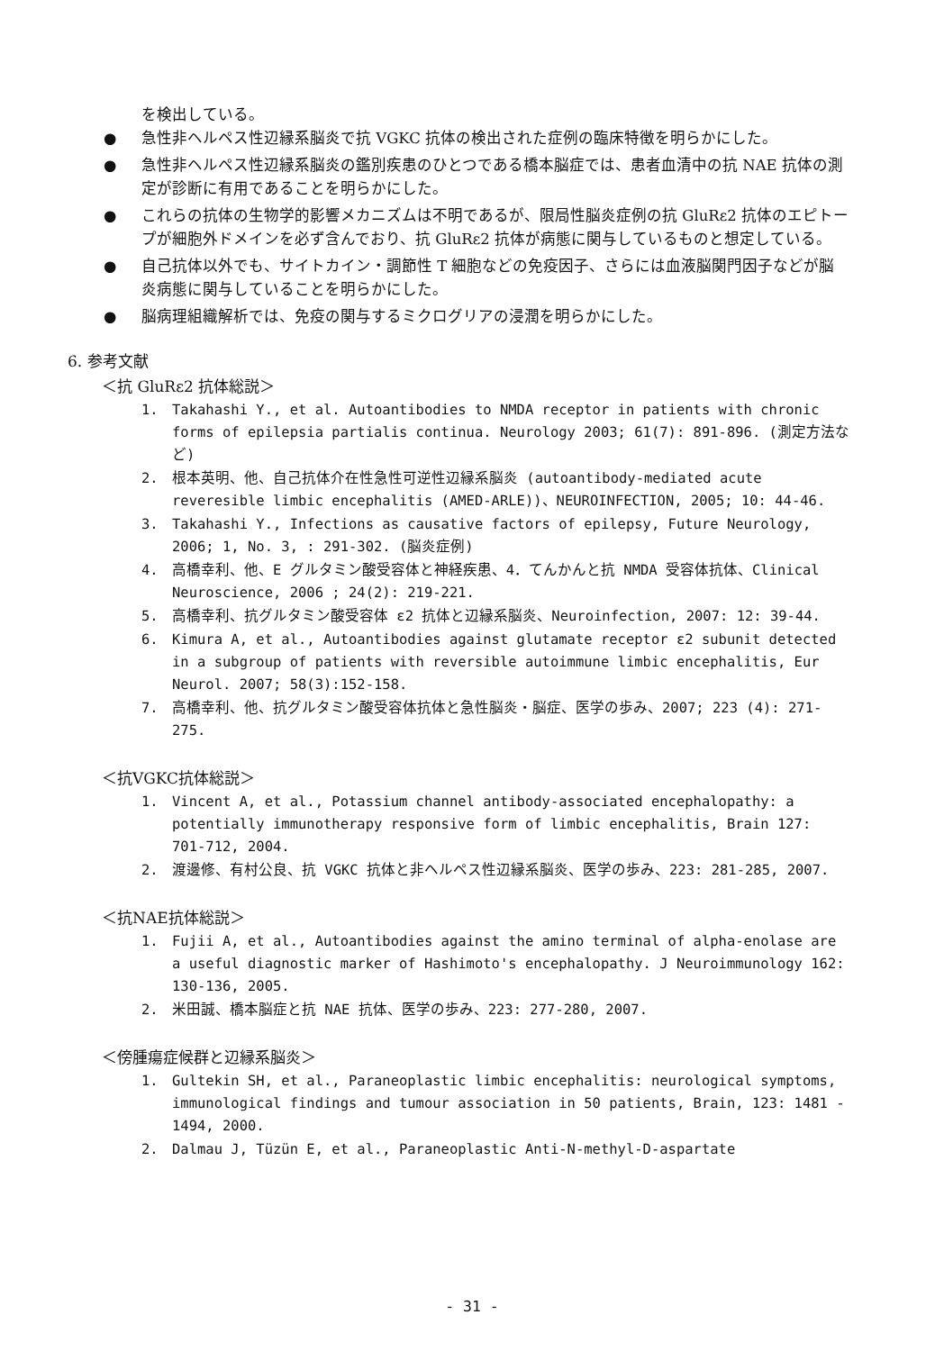を検出している。
● 急性非ヘルペス性辺縁系脳炎で抗 VGKC 抗体の検出された症例の臨床特徴を明らかにした。
● 急性非ヘルペス性辺縁系脳炎の鑑別疾患のひとつである橋本脳症では、患者血清中の抗 NAE 抗体の測定が診断に有用であることを明らかにした。
● これらの抗体の生物学的影響メカニズムは不明であるが、限局性脳炎症例の抗 GluRε2 抗体のエピトープが細胞外ドメインを必ず含んでおり、抗 GluRε2 抗体が病態に関与しているものと想定している。
● 自己抗体以外でも、サイトカイン・調節性 T 細胞などの免疫因子、さらには血液脳関門因子などが脳炎病態に関与していることを明らかにした。
● 脳病理組織解析では、免疫の関与するミクログリアの浸潤を明らかにした。
6. 参考文献
＜抗 GluRε2 抗体総説＞
1. Takahashi Y., et al. Autoantibodies to NMDA receptor in patients with chronic forms of epilepsia partialis continua. Neurology 2003; 61(7): 891-896. (測定方法など)
2. 根本英明、他、自己抗体介在性急性可逆性辺縁系脳炎 (autoantibody-mediated acute reveresible limbic encephalitis (AMED-ARLE))、NEUROINFECTION, 2005; 10: 44-46.
3. Takahashi Y., Infections as causative factors of epilepsy, Future Neurology, 2006; 1, No. 3, : 291-302. (脳炎症例)
4. 高橋幸利、他、E グルタミン酸受容体と神経疾患、4．てんかんと抗 NMDA 受容体抗体、Clinical Neuroscience, 2006 ; 24(2): 219-221.
5. 高橋幸利、抗グルタミン酸受容体 ε2 抗体と辺縁系脳炎、Neuroinfection, 2007: 12: 39-44.
6. Kimura A, et al., Autoantibodies against glutamate receptor ε2 subunit detected in a subgroup of patients with reversible autoimmune limbic encephalitis, Eur Neurol. 2007; 58(3):152-158.
7. 高橋幸利、他、抗グルタミン酸受容体抗体と急性脳炎・脳症、医学の歩み、2007; 223 (4): 271-275.
＜抗VGKC抗体総説＞
1. Vincent A, et al., Potassium channel antibody-associated encephalopathy: a potentially immunotherapy responsive form of limbic encephalitis, Brain 127: 701-712, 2004.
2. 渡邊修、有村公良、抗 VGKC 抗体と非ヘルペス性辺縁系脳炎、医学の歩み、223: 281-285, 2007.
＜抗NAE抗体総説＞
1. Fujii A, et al., Autoantibodies against the amino terminal of alpha-enolase are a useful diagnostic marker of Hashimoto's encephalopathy. J Neuroimmunology 162: 130-136, 2005.
2. 米田誠、橋本脳症と抗 NAE 抗体、医学の歩み、223: 277-280, 2007.
＜傍腫瘍症候群と辺縁系脳炎＞
1. Gultekin SH, et al., Paraneoplastic limbic encephalitis: neurological symptoms, immunological findings and tumour association in 50 patients, Brain, 123: 1481 - 1494, 2000.
2. Dalmau J, Tüzün E, et al., Paraneoplastic Anti-N-methyl-D-aspartate
- 31 -